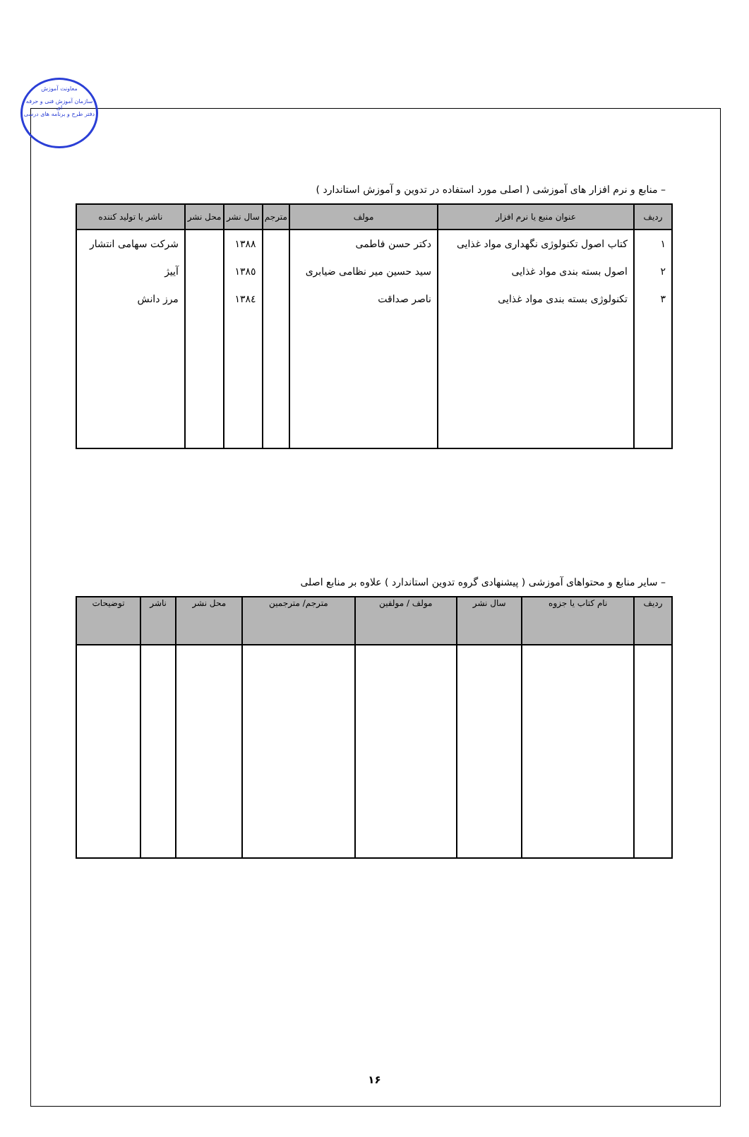معاونت آموزش
سازمان آموزش فنی و حرفه ای
دفتر طرح و برنامه های درسی
– منابع و نرم افزار های آموزشی ( اصلی مورد استفاده در تدوین و آموزش استاندارد )
| ردیف | عنوان منبع یا نرم افزار | مولف | مترجم | سال نشر | محل نشر | ناشر یا تولید کننده |
| --- | --- | --- | --- | --- | --- | --- |
| ١ | کتاب اصول تکنولوژی نگهداری مواد غذایی | دکتر حسن فاطمی | | ١٣٨٨ | | شرکت سهامی انتشار |
| ٢ | اصول بسته بندی مواد غذایی | سید حسین میر نظامی ضیابری | | ١٣٨٥ | | آییژ |
| ٣ | تکنولوژی بسته بندی مواد غذایی | ناصر صداقت | | ١٣٨٤ | | مرز دانش |
– سایر منابع و محتواهای آموزشی ( پیشنهادی گروه تدوین استاندارد ) علاوه بر منابع اصلی
| ردیف | نام کتاب یا جزوه | سال نشر | مولف / مولفین | مترجم/ مترجمین | محل نشر | ناشر | توضیحات |
| --- | --- | --- | --- | --- | --- | --- | --- |
١۶